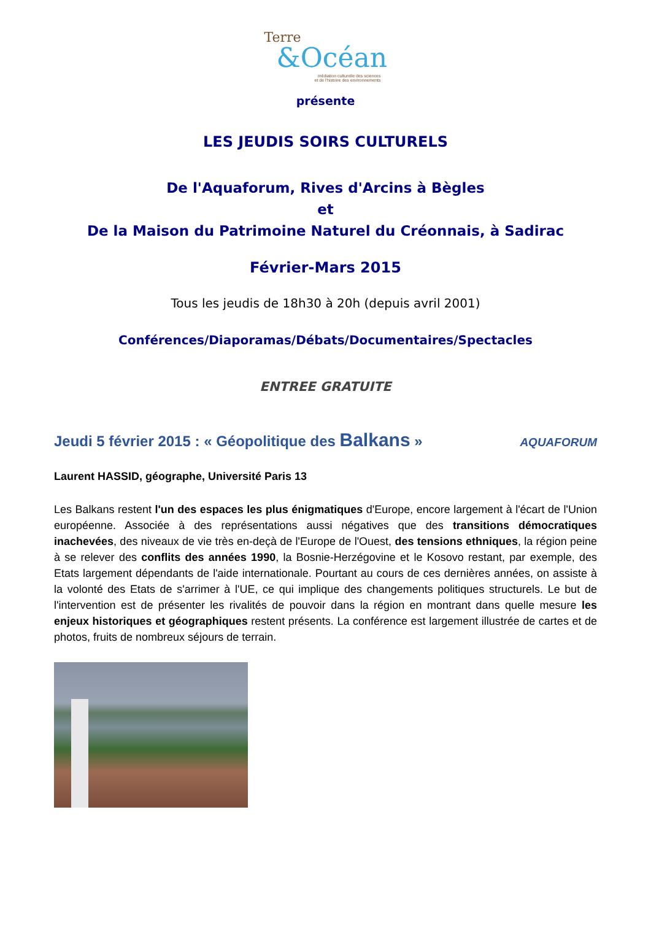Terre
&Océan
médiation culturelle des sciences
et de l'histoire des environnements
présente
LES JEUDIS SOIRS CULTURELS
De l'Aquaforum, Rives d'Arcins à Bègles
et
De la Maison du Patrimoine Naturel du Créonnais, à Sadirac
Février-Mars 2015
Tous les jeudis de 18h30 à 20h (depuis avril 2001)
Conférences/Diaporamas/Débats/Documentaires/Spectacles
ENTREE GRATUITE
Jeudi 5 février 2015 : « Géopolitique des Balkans » AQUAFORUM
Laurent HASSID, géographe, Université Paris 13
Les Balkans restent l'un des espaces les plus énigmatiques d'Europe, encore largement à l'écart de l'Union européenne. Associée à des représentations aussi négatives que des transitions démocratiques inachevées, des niveaux de vie très en-deçà de l'Europe de l'Ouest, des tensions ethniques, la région peine à se relever des conflits des années 1990, la Bosnie-Herzégovine et le Kosovo restant, par exemple, des Etats largement dépendants de l'aide internationale. Pourtant au cours de ces dernières années, on assiste à la volonté des Etats de s'arrimer à l'UE, ce qui implique des changements politiques structurels. Le but de l'intervention est de présenter les rivalités de pouvoir dans la région en montrant dans quelle mesure les enjeux historiques et géographiques restent présents. La conférence est largement illustrée de cartes et de photos, fruits de nombreux séjours de terrain.